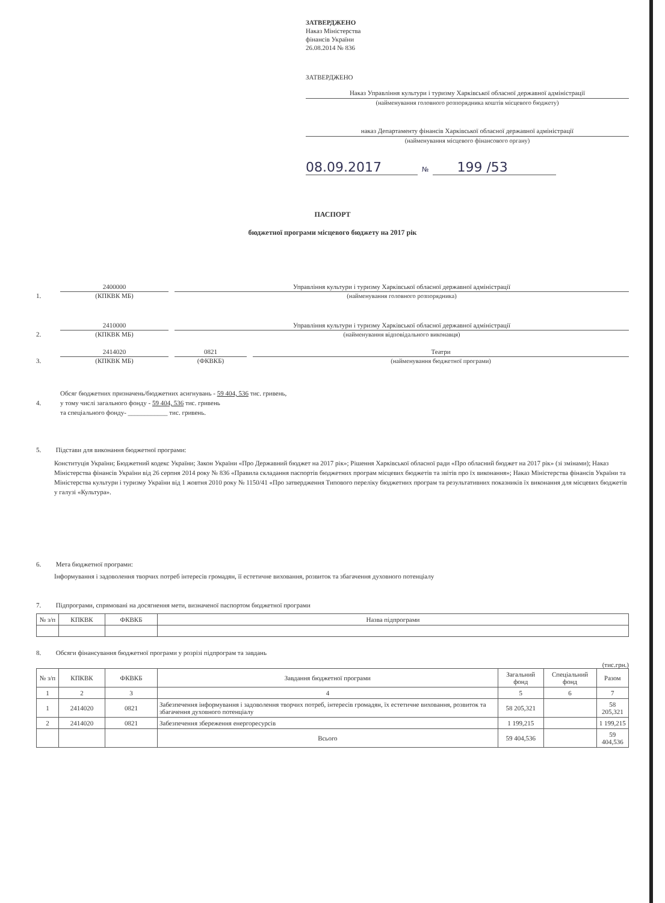ЗАТВЕРДЖЕНО
Наказ Міністерства
фінансів України
26.08.2014 № 836
ЗАТВЕРДЖЕНО
Наказ Управління культури і туризму Харківської обласної державної адміністрації
(найменування головного розпорядника коштів місцевого бюджету)
наказ Департаменту фінансів Харківської обласної державної адміністрації
(найменування місцевого фінансового органу)
08.09.2017 № 199 /53
ПАСПОРТ
бюджетної програми місцевого бюджету на 2017 рік
1.
2400000
Управління культури і туризму Харківської обласної державної адміністрації
(КПКВК МБ)
(найменування головного розпорядника)
2.
2410000
Управління культури і туризму Харківської обласної державної адміністрації
(КПКВК МБ)
(найменування відповідального виконавця)
3.
2414020
0821
Театри
(КПКВК МБ)
(ФКВКБ)
(найменування бюджетної програми)
4.
Обсяг бюджетних призначень/бюджетних асигнувань - 59 404, 536 тис. гривень,
у тому числі загального фонду - 59 404, 536 тис. гривень
та спеціального фонду- ____________ тис. гривень.
5. Підстави для виконання бюджетної програми:
Конституція України; Бюджетний кодекс України; Закон України «Про Державний бюджет на 2017 рік»; Рішення Харківської обласної ради «Про обласний бюджет на 2017 рік» (зі змінами); Наказ Міністерства фінансів України від 26 серпня 2014 року № 836 «Правила складання паспортів бюджетних програм місцевих бюджетів та звітів про їх виконання»; Наказ Міністерства фінансів України та Міністерства культури і туризму України від 1 жовтня 2010 року № 1150/41 «Про затвердження Типового переліку бюджетних програм та результативних показників їх виконання для місцевих бюджетів у галузі «Культура».
6. Мета бюджетної програми:
Інформування і задоволення творчих потреб інтересів громадян, її естетичне виховання, розвиток та збагачення духовного потенціалу
7. Підпрограми, спрямовані на досягнення мети, визначеної паспортом бюджетної програми
| № з/п | КПКВК | ФКВКБ | Назва підпрограми |
| --- | --- | --- | --- |
8. Обсяги фінансування бюджетної програми у розрізі підпрограм та завдань
(тис.грн.)
| № з/п | КПКВК | ФКВКБ | Завдання бюджетної програми | Загальний фонд | Спеціальний фонд | Разом |
| --- | --- | --- | --- | --- | --- | --- |
| 1 | 2 | 3 | 4 | 5 | 6 | 7 |
| 1 | 2414020 | 0821 | Забезпечення інформування і задоволення творчих потреб, інтересів громадян, їх естетичне виховання, розвиток та збагачення духовного потенціалу | 58 205,321 | | 58 205,321 |
| 2 | 2414020 | 0821 | Забезпечення збереження енергоресурсів | 1 199,215 | | 1 199,215 |
| | | | Всього | 59 404,536 | | 59 404,536 |